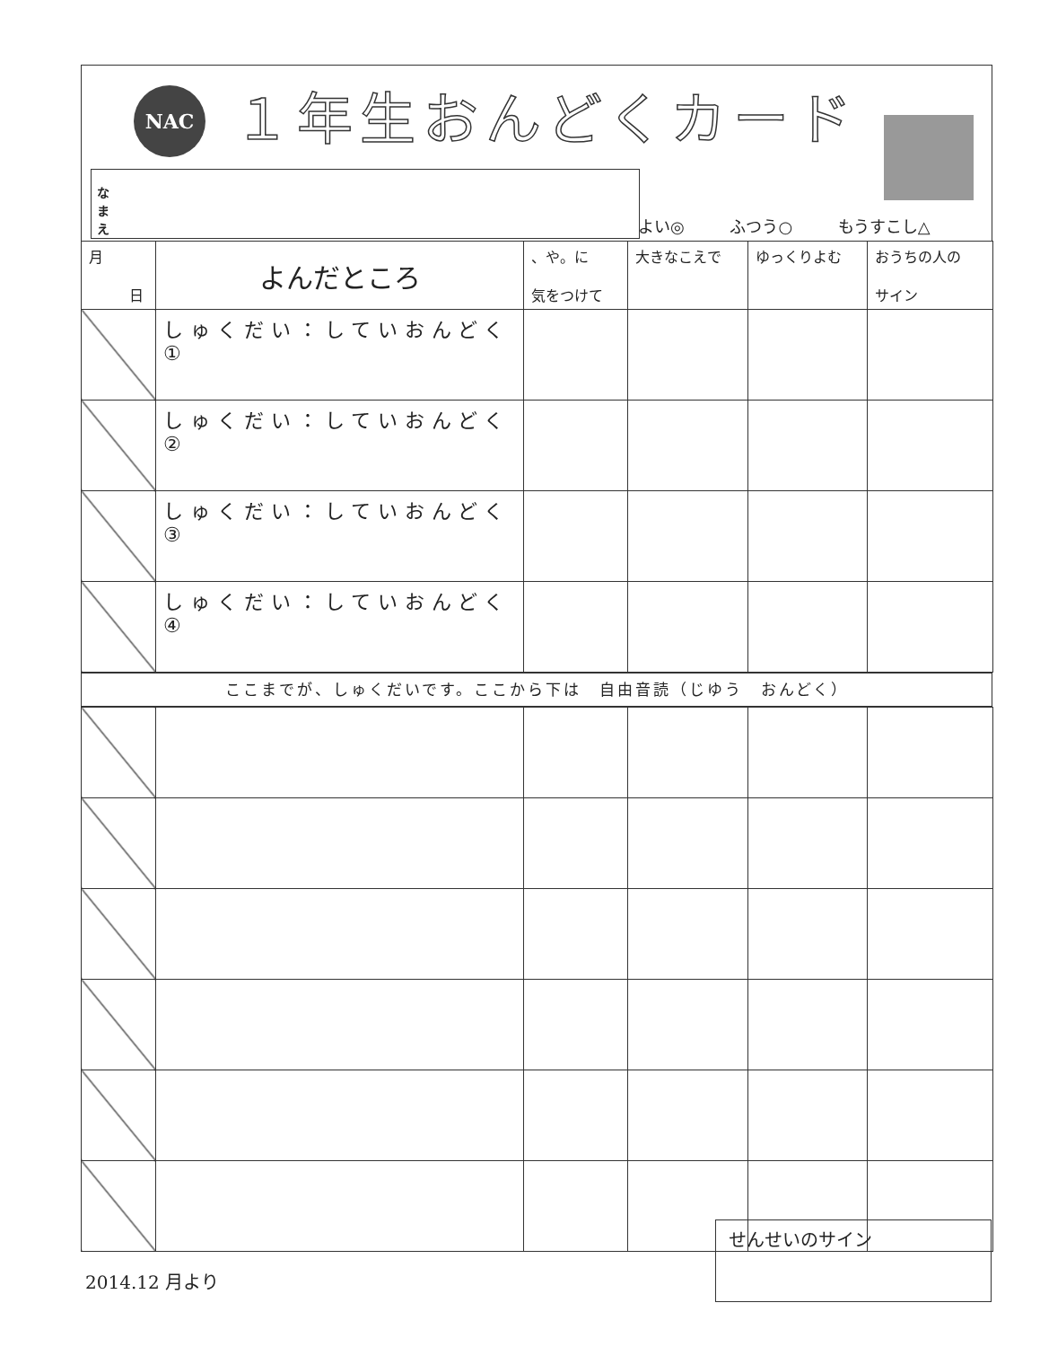NAC １年生おんどくカード
なまえ
よい◎ ふつう○ もうすこし△
| 月 日 | よんだところ | 、や。に 気をつけて | 大きなこえで | ゆっくりよむ | おうちの人の サイン |
| --- | --- | --- | --- | --- | --- |
| | しゅくだい：していおんどく① | | | | |
| | しゅくだい：していおんどく② | | | | |
| | しゅくだい：していおんどく③ | | | | |
| | しゅくだい：していおんどく④ | | | | |
ここまでが、しゅくだいです。ここから下は　自由音読（じゆう　おんどく）
2014.12 月より
せんせいのサイン